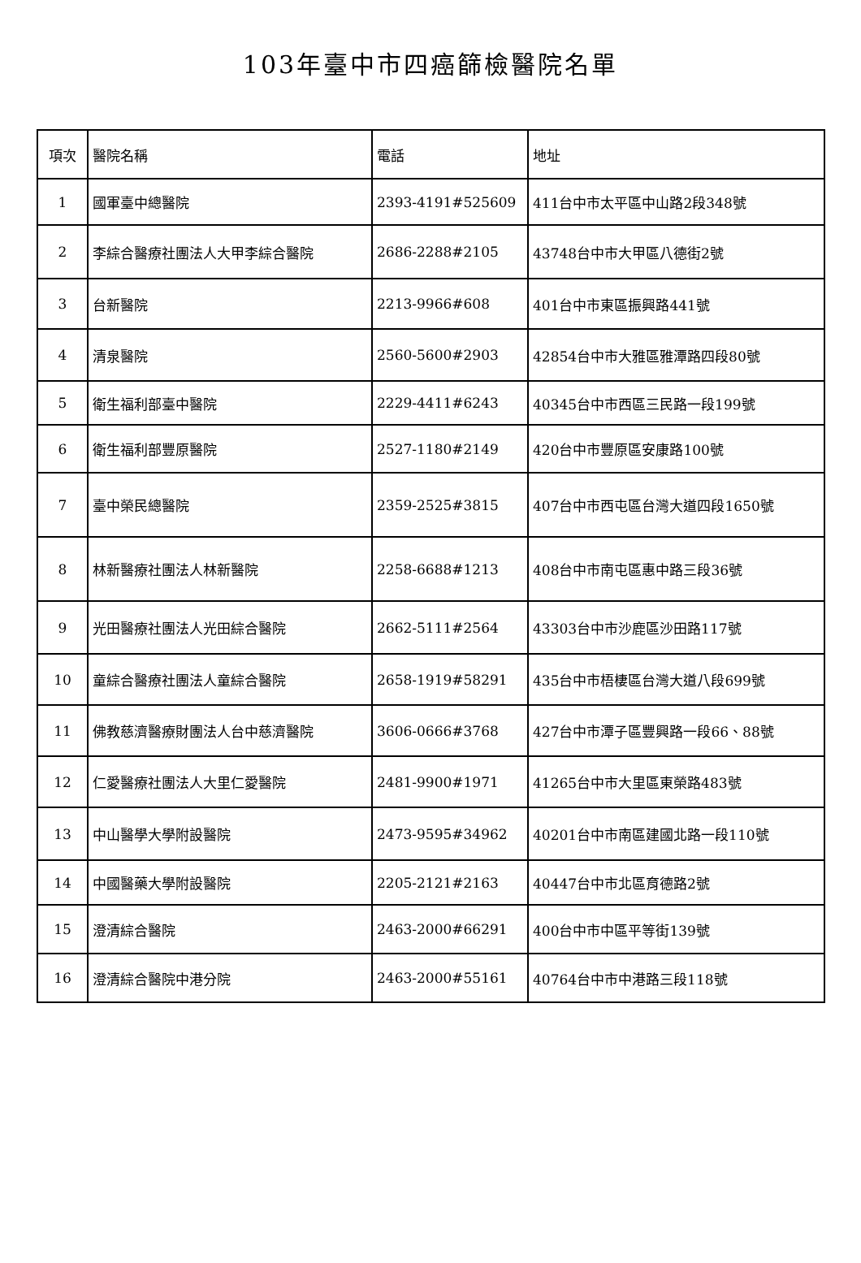103年臺中市四癌篩檢醫院名單
| 項次 | 醫院名稱 | 電話 | 地址 |
| --- | --- | --- | --- |
| 1 | 國軍臺中總醫院 | 2393-4191#525609 | 411台中市太平區中山路2段348號 |
| 2 | 李綜合醫療社團法人大甲李綜合醫院 | 2686-2288#2105 | 43748台中市大甲區八德街2號 |
| 3 | 台新醫院 | 2213-9966#608 | 401台中市東區振興路441號 |
| 4 | 清泉醫院 | 2560-5600#2903 | 42854台中市大雅區雅潭路四段80號 |
| 5 | 衛生福利部臺中醫院 | 2229-4411#6243 | 40345台中市西區三民路一段199號 |
| 6 | 衛生福利部豐原醫院 | 2527-1180#2149 | 420台中市豐原區安康路100號 |
| 7 | 臺中榮民總醫院 | 2359-2525#3815 | 407台中市西屯區台灣大道四段1650號 |
| 8 | 林新醫療社團法人林新醫院 | 2258-6688#1213 | 408台中市南屯區惠中路三段36號 |
| 9 | 光田醫療社團法人光田綜合醫院 | 2662-5111#2564 | 43303台中市沙鹿區沙田路117號 |
| 10 | 童綜合醫療社團法人童綜合醫院 | 2658-1919#58291 | 435台中市梧棲區台灣大道八段699號 |
| 11 | 佛教慈濟醫療財團法人台中慈濟醫院 | 3606-0666#3768 | 427台中市潭子區豐興路一段66、88號 |
| 12 | 仁愛醫療社團法人大里仁愛醫院 | 2481-9900#1971 | 41265台中市大里區東榮路483號 |
| 13 | 中山醫學大學附設醫院 | 2473-9595#34962 | 40201台中市南區建國北路一段110號 |
| 14 | 中國醫藥大學附設醫院 | 2205-2121#2163 | 40447台中市北區育德路2號 |
| 15 | 澄清綜合醫院 | 2463-2000#66291 | 400台中市中區平等街139號 |
| 16 | 澄清綜合醫院中港分院 | 2463-2000#55161 | 40764台中市中港路三段118號 |